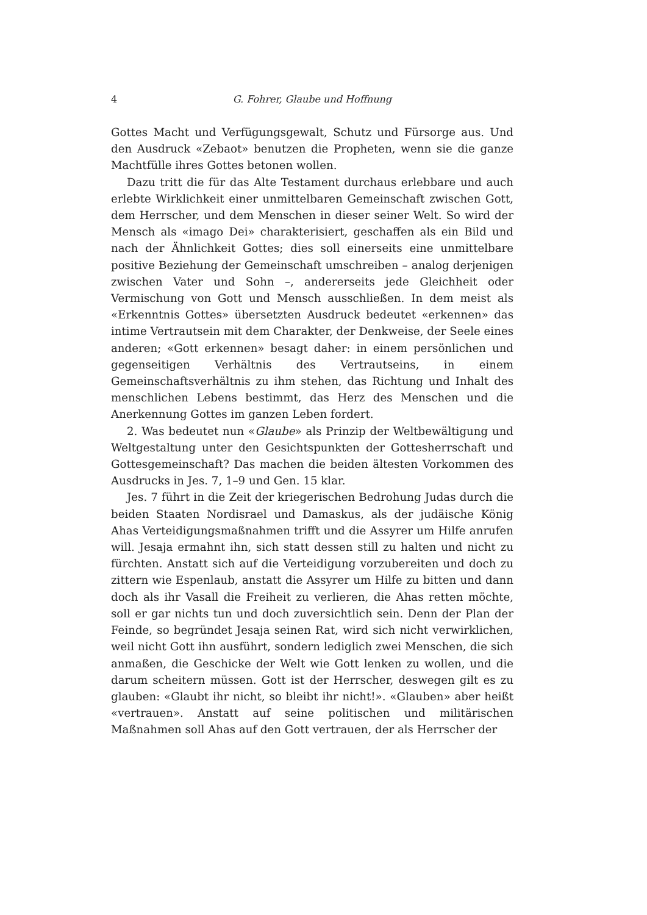4 G. Fohrer, Glaube und Hoffnung
Gottes Macht und Verfügungsgewalt, Schutz und Fürsorge aus. Und den Ausdruck «Zebaot» benutzen die Propheten, wenn sie die ganze Machtfülle ihres Gottes betonen wollen.
Dazu tritt die für das Alte Testament durchaus erlebbare und auch erlebte Wirklichkeit einer unmittelbaren Gemeinschaft zwischen Gott, dem Herrscher, und dem Menschen in dieser seiner Welt. So wird der Mensch als «imago Dei» charakterisiert, geschaffen als ein Bild und nach der Ähnlichkeit Gottes; dies soll einerseits eine unmittelbare positive Beziehung der Gemeinschaft umschreiben – analog derjenigen zwischen Vater und Sohn –, andererseits jede Gleichheit oder Vermischung von Gott und Mensch ausschließen. In dem meist als «Erkenntnis Gottes» übersetzten Ausdruck bedeutet «erkennen» das intime Vertrautsein mit dem Charakter, der Denkweise, der Seele eines anderen; «Gott erkennen» besagt daher: in einem persönlichen und gegenseitigen Verhältnis des Vertrautseins, in einem Gemeinschaftsverhältnis zu ihm stehen, das Richtung und Inhalt des menschlichen Lebens bestimmt, das Herz des Menschen und die Anerkennung Gottes im ganzen Leben fordert.
2. Was bedeutet nun «Glaube» als Prinzip der Weltbewältigung und Weltgestaltung unter den Gesichtspunkten der Gottesherrschaft und Gottesgemeinschaft? Das machen die beiden ältesten Vorkommen des Ausdrucks in Jes. 7, 1–9 und Gen. 15 klar.
Jes. 7 führt in die Zeit der kriegerischen Bedrohung Judas durch die beiden Staaten Nordisrael und Damaskus, als der judäische König Ahas Verteidigungsmaßnahmen trifft und die Assyrer um Hilfe anrufen will. Jesaja ermahnt ihn, sich statt dessen still zu halten und nicht zu fürchten. Anstatt sich auf die Verteidigung vorzubereiten und doch zu zittern wie Espenlaub, anstatt die Assyrer um Hilfe zu bitten und dann doch als ihr Vasall die Freiheit zu verlieren, die Ahas retten möchte, soll er gar nichts tun und doch zuversichtlich sein. Denn der Plan der Feinde, so begründet Jesaja seinen Rat, wird sich nicht verwirklichen, weil nicht Gott ihn ausführt, sondern lediglich zwei Menschen, die sich anmaßen, die Geschicke der Welt wie Gott lenken zu wollen, und die darum scheitern müssen. Gott ist der Herrscher, deswegen gilt es zu glauben: «Glaubt ihr nicht, so bleibt ihr nicht!». «Glauben» aber heißt «vertrauen». Anstatt auf seine politischen und militärischen Maßnahmen soll Ahas auf den Gott vertrauen, der als Herrscher der